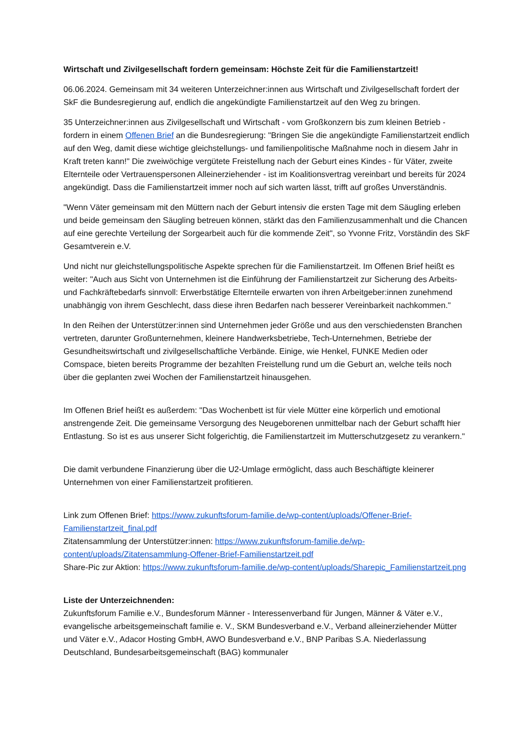Wirtschaft und Zivilgesellschaft fordern gemeinsam: Höchste Zeit für die Familienstartzeit!
06.06.2024. Gemeinsam mit 34 weiteren Unterzeichner:innen aus Wirtschaft und Zivilgesellschaft fordert der SkF die Bundesregierung auf, endlich die angekündigte Familienstartzeit auf den Weg zu bringen.
35 Unterzeichner:innen aus Zivilgesellschaft und Wirtschaft - vom Großkonzern bis zum kleinen Betrieb - fordern in einem Offenen Brief an die Bundesregierung: "Bringen Sie die angekündigte Familienstartzeit endlich auf den Weg, damit diese wichtige gleichstellungs- und familienpolitische Maßnahme noch in diesem Jahr in Kraft treten kann!" Die zweiwöchige vergütete Freistellung nach der Geburt eines Kindes - für Väter, zweite Elternteile oder Vertrauenspersonen Alleinerziehender - ist im Koalitionsvertrag vereinbart und bereits für 2024 angekündigt. Dass die Familienstartzeit immer noch auf sich warten lässt, trifft auf großes Unverständnis.
"Wenn Väter gemeinsam mit den Müttern nach der Geburt intensiv die ersten Tage mit dem Säugling erleben und beide gemeinsam den Säugling betreuen können, stärkt das den Familienzusammenhalt und die Chancen auf eine gerechte Verteilung der Sorgearbeit auch für die kommende Zeit", so Yvonne Fritz, Vorständin des SkF Gesamtverein e.V.
Und nicht nur gleichstellungspolitische Aspekte sprechen für die Familienstartzeit. Im Offenen Brief heißt es weiter: "Auch aus Sicht von Unternehmen ist die Einführung der Familienstartzeit zur Sicherung des Arbeits- und Fachkräftebedarfs sinnvoll: Erwerbstätige Elternteile erwarten von ihren Arbeitgeber:innen zunehmend unabhängig von ihrem Geschlecht, dass diese ihren Bedarfen nach besserer Vereinbarkeit nachkommen."
In den Reihen der Unterstützer:innen sind Unternehmen jeder Größe und aus den verschiedensten Branchen vertreten, darunter Großunternehmen, kleinere Handwerksbetriebe, Tech-Unternehmen, Betriebe der Gesundheitswirtschaft und zivilgesellschaftliche Verbände. Einige, wie Henkel, FUNKE Medien oder Comspace, bieten bereits Programme der bezahlten Freistellung rund um die Geburt an, welche teils noch über die geplanten zwei Wochen der Familienstartzeit hinausgehen.
Im Offenen Brief heißt es außerdem: "Das Wochenbett ist für viele Mütter eine körperlich und emotional anstrengende Zeit. Die gemeinsame Versorgung des Neugeborenen unmittelbar nach der Geburt schafft hier Entlastung. So ist es aus unserer Sicht folgerichtig, die Familienstartzeit im Mutterschutzgesetz zu verankern."
Die damit verbundene Finanzierung über die U2-Umlage ermöglicht, dass auch Beschäftigte kleinerer Unternehmen von einer Familienstartzeit profitieren.
Link zum Offenen Brief: https://www.zukunftsforum-familie.de/wp-content/uploads/Offener-Brief-Familienstartzeit_final.pdf
Zitatensammlung der Unterstützer:innen: https://www.zukunftsforum-familie.de/wp-content/uploads/Zitatensammlung-Offener-Brief-Familienstartzeit.pdf
Share-Pic zur Aktion: https://www.zukunftsforum-familie.de/wp-content/uploads/Sharepic_Familienstartzeit.png
Liste der Unterzeichnenden:
Zukunftsforum Familie e.V., Bundesforum Männer - Interessenverband für Jungen, Männer & Väter e.V., evangelische arbeitsgemeinschaft familie e. V., SKM Bundesverband e.V., Verband alleinerziehender Mütter und Väter e.V., Adacor Hosting GmbH, AWO Bundesverband e.V., BNP Paribas S.A. Niederlassung Deutschland, Bundesarbeitsgemeinschaft (BAG) kommunaler